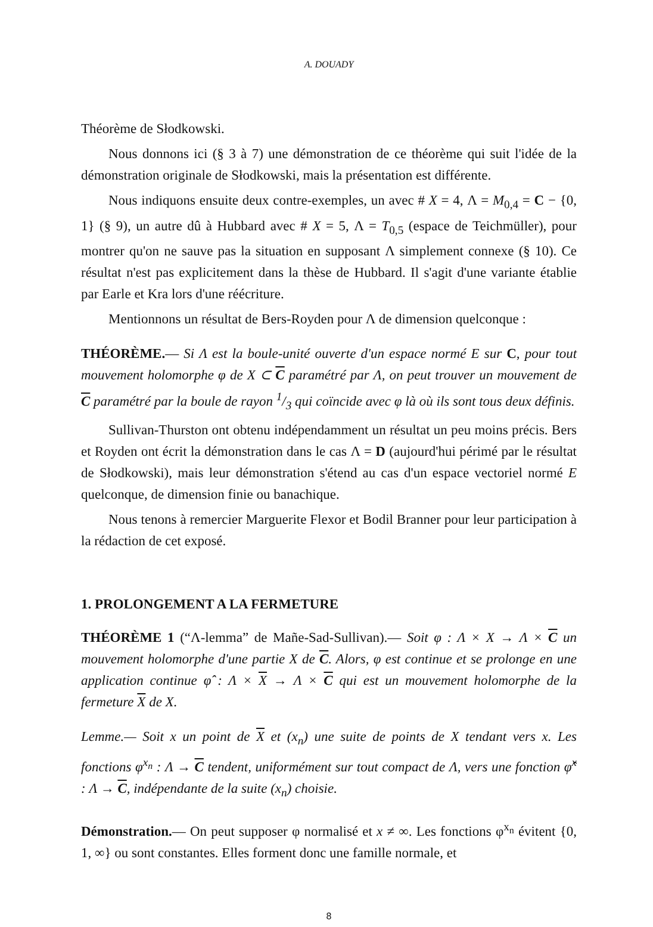A. DOUADY
Théorème de Słodkowski.
Nous donnons ici (§ 3 à 7) une démonstration de ce théorème qui suit l'idée de la démonstration originale de Słodkowski, mais la présentation est différente.
Nous indiquons ensuite deux contre-exemples, un avec # X = 4, Λ = M<sub>0,4</sub> = C − {0, 1} (§ 9), un autre dû à Hubbard avec # X = 5, Λ = T<sub>0,5</sub> (espace de Teichmüller), pour montrer qu'on ne sauve pas la situation en supposant Λ simplement connexe (§ 10). Ce résultat n'est pas explicitement dans la thèse de Hubbard. Il s'agit d'une variante établie par Earle et Kra lors d'une réécriture.
Mentionnons un résultat de Bers-Royden pour Λ de dimension quelconque :
THÉORÈME.— Si Λ est la boule-unité ouverte d'un espace normé E sur C, pour tout mouvement holomorphe φ de X ⊂ C paramétré par Λ, on peut trouver un mouvement de C paramétré par la boule de rayon 1/3 qui coïncide avec φ là où ils sont tous deux définis.
Sullivan-Thurston ont obtenu indépendamment un résultat un peu moins précis. Bers et Royden ont écrit la démonstration dans le cas Λ = D (aujourd'hui périmé par le résultat de Słodkowski), mais leur démonstration s'étend au cas d'un espace vectoriel normé E quelconque, de dimension finie ou banachique.
Nous tenons à remercier Marguerite Flexor et Bodil Branner pour leur participation à la rédaction de cet exposé.
1. PROLONGEMENT A LA FERMETURE
THÉORÈME 1 (“Λ-lemma” de Mañe-Sad-Sullivan).— Soit φ : Λ × X → Λ × C un mouvement holomorphe d'une partie X de C. Alors, φ est continue et se prolonge en une application continue φ̂ : Λ × X → Λ × C qui est un mouvement holomorphe de la fermeture X de X.
Lemme.— Soit x un point de X et (x<sub>n</sub>) une suite de points de X tendant vers x. Les fonctions φ<sup>x<sub>n</sub></sup> : Λ → C tendent, uniformément sur tout compact de Λ, vers une fonction φ̂<sup>x</sup> : Λ → C, indépendante de la suite (x<sub>n</sub>) choisie.
Démonstration.— On peut supposer φ normalisé et x ≠ ∞. Les fonctions φ<sup>x<sub>n</sub></sup> évitent {0, 1, ∞} ou sont constantes. Elles forment donc une famille normale, et
8